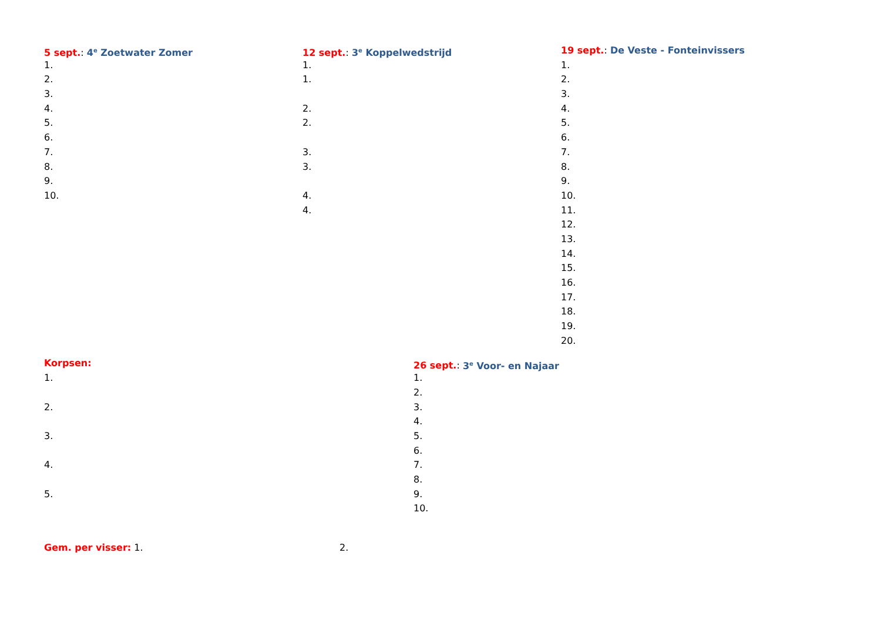5 sept.: 4<sup>e</sup> Zoetwater Zomer
1.
2.
3.
4.
5.
6.
7.
8.
9.
10.
12 sept.: 3<sup>e</sup> Koppelwedstrijd
1.
1.
2.
2.
3.
3.
4.
4.
19 sept.: De Veste - Fonteinvissers
1.
2.
3.
4.
5.
6.
7.
8.
9.
10.
11.
12.
13.
14.
15.
16.
17.
18.
19.
20.
Korpsen:
1.
2.
3.
4.
5.
26 sept.: 3<sup>e</sup> Voor- en Najaar
1.
2.
3.
4.
5.
6.
7.
8.
9.
10.
Gem. per visser: 1. 2.